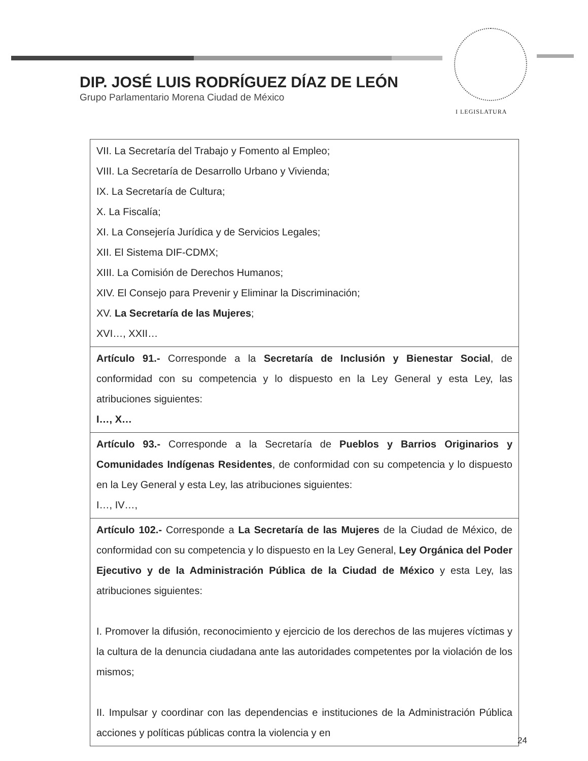DIP. JOSÉ LUIS RODRÍGUEZ DÍAZ DE LEÓN
Grupo Parlamentario Morena Ciudad de México
I LEGISLATURA
| VII. La Secretaría del Trabajo y Fomento al Empleo; VIII. La Secretaría de Desarrollo Urbano y Vivienda; IX. La Secretaría de Cultura; X. La Fiscalía; XI. La Consejería Jurídica y de Servicios Legales; XII. El Sistema DIF-CDMX; XIII. La Comisión de Derechos Humanos; XIV. El Consejo para Prevenir y Eliminar la Discriminación; XV. La Secretaría de las Mujeres ; XVI…, XXII… |
| Artículo 91.- Corresponde a la Secretaría de Inclusión y Bienestar Social , de conformidad con su competencia y lo dispuesto en la Ley General y esta Ley, las atribuciones siguientes: I…, X… |
| Artículo 93.- Corresponde a la Secretaría de Pueblos y Barrios Originarios y Comunidades Indígenas Residentes , de conformidad con su competencia y lo dispuesto en la Ley General y esta Ley, las atribuciones siguientes: I…, IV…, |
| Artículo 102.- Corresponde a La Secretaría de las Mujeres de la Ciudad de México, de conformidad con su competencia y lo dispuesto en la Ley General, Ley Orgánica del Poder Ejecutivo y de la Administración Pública de la Ciudad de México y esta Ley, las atribuciones siguientes: I. Promover la difusión, reconocimiento y ejercicio de los derechos de las mujeres víctimas y la cultura de la denuncia ciudadana ante las autoridades competentes por la violación de los mismos; II. Impulsar y coordinar con las dependencias e instituciones de la Administración Pública acciones y políticas públicas contra la violencia y en |
24